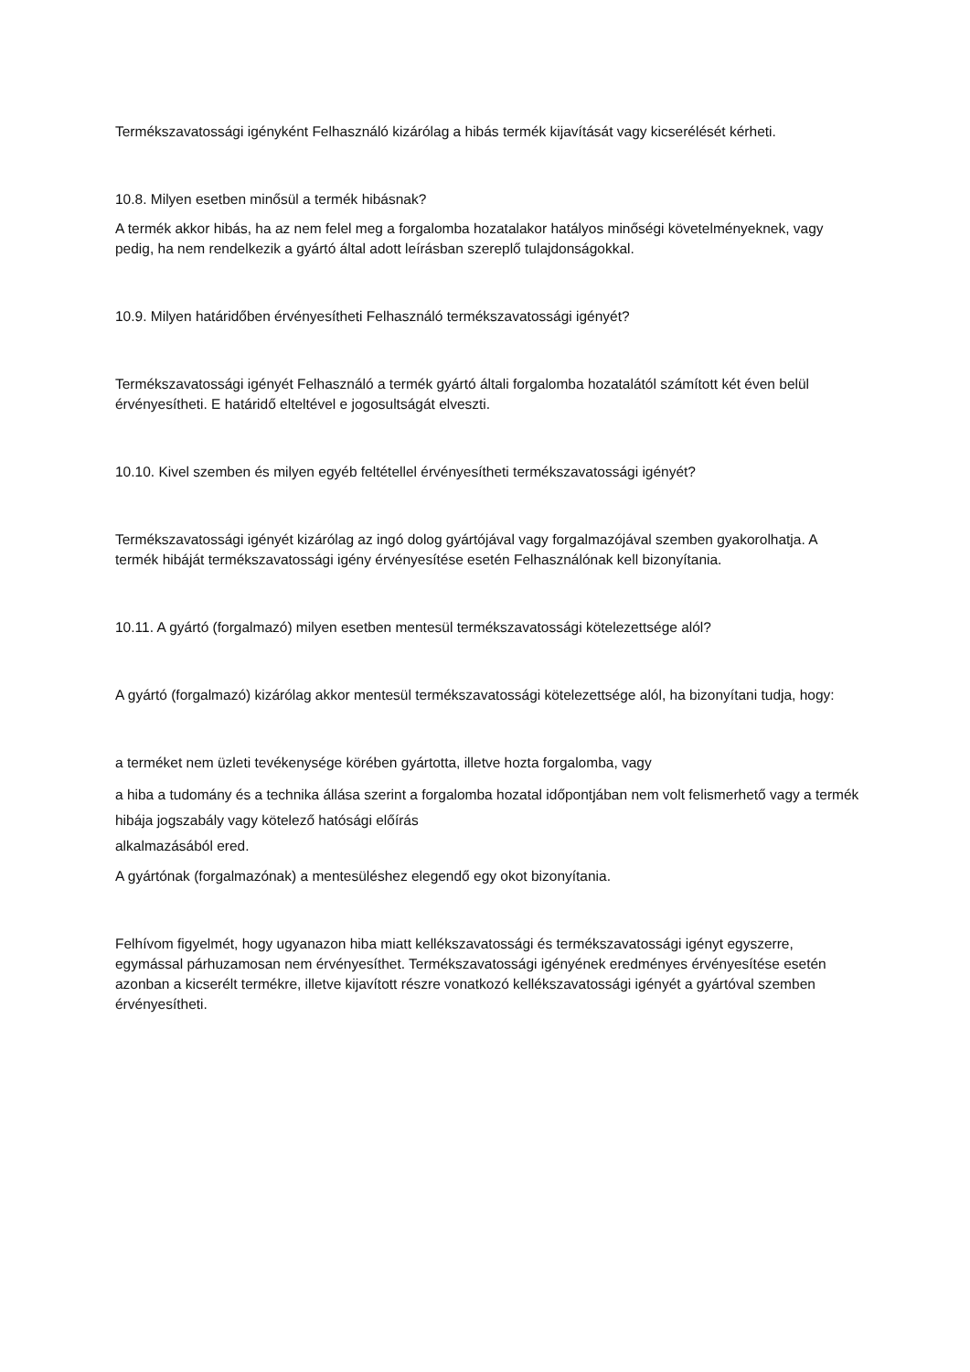Termékszavatossági igényként Felhasználó kizárólag a hibás termék kijavítását vagy kicserélését kérheti.
10.8. Milyen esetben minősül a termék hibásnak?
A termék akkor hibás, ha az nem felel meg a forgalomba hozatalakor hatályos minőségi követelményeknek, vagy pedig, ha nem rendelkezik a gyártó által adott leírásban szereplő tulajdonságokkal.
10.9. Milyen határidőben érvényesítheti Felhasználó termékszavatossági igényét?
Termékszavatossági igényét Felhasználó a termék gyártó általi forgalomba hozatalától számított két éven belül érvényesítheti. E határidő elteltével e jogosultságát elveszti.
10.10. Kivel szemben és milyen egyéb feltétellel érvényesítheti termékszavatossági igényét?
Termékszavatossági igényét kizárólag az ingó dolog gyártójával vagy forgalmazójával szemben gyakorolhatja. A termék hibáját termékszavatossági igény érvényesítése esetén Felhasználónak kell bizonyítania.
10.11. A gyártó (forgalmazó) milyen esetben mentesül termékszavatossági kötelezettsége alól?
A gyártó (forgalmazó) kizárólag akkor mentesül termékszavatossági kötelezettsége alól, ha bizonyítani tudja, hogy:
a terméket nem üzleti tevékenysége körében gyártotta, illetve hozta forgalomba, vagy
a hiba a tudomány és a technika állása szerint a forgalomba hozatal időpontjában nem volt felismerhető vagy a termék hibája jogszabály vagy kötelező hatósági előírás
alkalmazásából ered.
A gyártónak (forgalmazónak) a mentesüléshez elegendő egy okot bizonyítania.
Felhívom figyelmét, hogy ugyanazon hiba miatt kellékszavatossági és termékszavatossági igényt egyszerre, egymással párhuzamosan nem érvényesíthet. Termékszavatossági igényének eredményes érvényesítése esetén azonban a kicserélt termékre, illetve kijavított részre vonatkozó kellékszavatossági igényét a gyártóval szemben érvényesítheti.